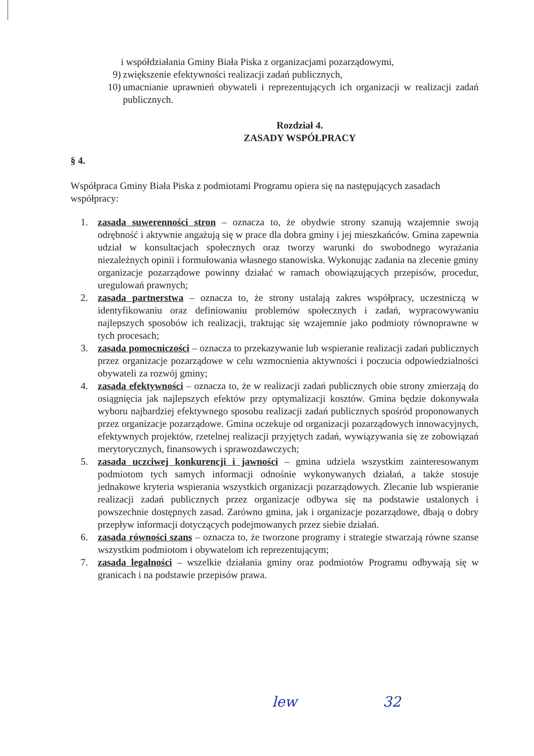i współdziałania Gminy Biała Piska z organizacjami pozarządowymi,
9) zwiększenie efektywności realizacji zadań publicznych,
10) umacnianie uprawnień obywateli i reprezentujących ich organizacji w realizacji zadań publicznych.
Rozdział 4.
ZASADY WSPÓŁPRACY
§ 4.
Współpraca Gminy Biała Piska z podmiotami Programu opiera się na następujących zasadach współpracy:
1. zasada suwerenności stron – oznacza to, że obydwie strony szanują wzajemnie swoją odrębność i aktywnie angażują się w prace dla dobra gminy i jej mieszkańców. Gmina zapewnia udział w konsultacjach społecznych oraz tworzy warunki do swobodnego wyrażania niezależnych opinii i formułowania własnego stanowiska. Wykonując zadania na zlecenie gminy organizacje pozarządowe powinny działać w ramach obowiązujących przepisów, procedur, uregulowań prawnych;
2. zasada partnerstwa – oznacza to, że strony ustalają zakres współpracy, uczestniczą w identyfikowaniu oraz definiowaniu problemów społecznych i zadań, wypracowywaniu najlepszych sposobów ich realizacji, traktując się wzajemnie jako podmioty równoprawne w tych procesach;
3. zasada pomocniczości – oznacza to przekazywanie lub wspieranie realizacji zadań publicznych przez organizacje pozarządowe w celu wzmocnienia aktywności i poczucia odpowiedzialności obywateli za rozwój gminy;
4. zasada efektywności – oznacza to, że w realizacji zadań publicznych obie strony zmierzają do osiągnięcia jak najlepszych efektów przy optymalizacji kosztów. Gmina będzie dokonywała wyboru najbardziej efektywnego sposobu realizacji zadań publicznych spośród proponowanych przez organizacje pozarządowe. Gmina oczekuje od organizacji pozarządowych innowacyjnych, efektywnych projektów, rzetelnej realizacji przyjętych zadań, wywiązywania się ze zobowiązań merytorycznych, finansowych i sprawozdawczych;
5. zasada uczciwej konkurencji i jawności – gmina udziela wszystkim zainteresowanym podmiotom tych samych informacji odnośnie wykonywanych działań, a także stosuje jednakowe kryteria wspierania wszystkich organizacji pozarządowych. Zlecanie lub wspieranie realizacji zadań publicznych przez organizacje odbywa się na podstawie ustalonych i powszechnie dostępnych zasad. Zarówno gmina, jak i organizacje pozarządowe, dbają o dobry przepływ informacji dotyczących podejmowanych przez siebie działań.
6. zasada równości szans – oznacza to, że tworzone programy i strategie stwarzają równe szanse wszystkim podmiotom i obywatelom ich reprezentującym;
7. zasada legalności – wszelkie działania gminy oraz podmiotów Programu odbywają się w granicach i na podstawie przepisów prawa.
lew 32